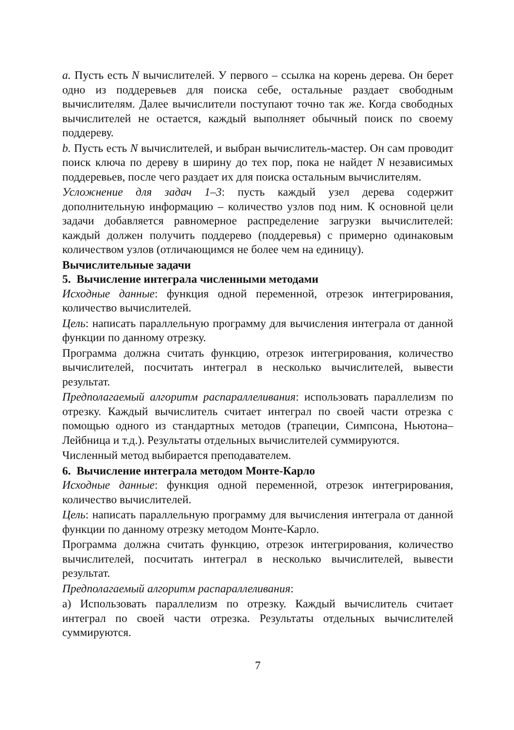a. Пусть есть N вычислителей. У первого – ссылка на корень дерева. Он берет одно из поддеревьев для поиска себе, остальные раздает свободным вычислителям. Далее вычислители поступают точно так же. Когда свободных вычислителей не остается, каждый выполняет обычный поиск по своему поддереву.
b. Пусть есть N вычислителей, и выбран вычислитель-мастер. Он сам проводит поиск ключа по дереву в ширину до тех пор, пока не найдет N независимых поддеревьев, после чего раздает их для поиска остальным вычислителям.
Усложнение для задач 1–3: пусть каждый узел дерева содержит дополнительную информацию – количество узлов под ним. К основной цели задачи добавляется равномерное распределение загрузки вычислителей: каждый должен получить поддерево (поддеревья) с примерно одинаковым количеством узлов (отличающимся не более чем на единицу).
Вычислительные задачи
5. Вычисление интеграла численными методами
Исходные данные: функция одной переменной, отрезок интегрирования, количество вычислителей.
Цель: написать параллельную программу для вычисления интеграла от данной функции по данному отрезку.
Программа должна считать функцию, отрезок интегрирования, количество вычислителей, посчитать интеграл в несколько вычислителей, вывести результат.
Предполагаемый алгоритм распараллеливания: использовать параллелизм по отрезку. Каждый вычислитель считает интеграл по своей части отрезка с помощью одного из стандартных методов (трапеции, Симпсона, Ньютона–Лейбница и т.д.). Результаты отдельных вычислителей суммируются.
Численный метод выбирается преподавателем.
6. Вычисление интеграла методом Монте-Карло
Исходные данные: функция одной переменной, отрезок интегрирования, количество вычислителей.
Цель: написать параллельную программу для вычисления интеграла от данной функции по данному отрезку методом Монте-Карло.
Программа должна считать функцию, отрезок интегрирования, количество вычислителей, посчитать интеграл в несколько вычислителей, вывести результат.
Предполагаемый алгоритм распараллеливания:
а) Использовать параллелизм по отрезку. Каждый вычислитель считает интеграл по своей части отрезка. Результаты отдельных вычислителей суммируются.
7